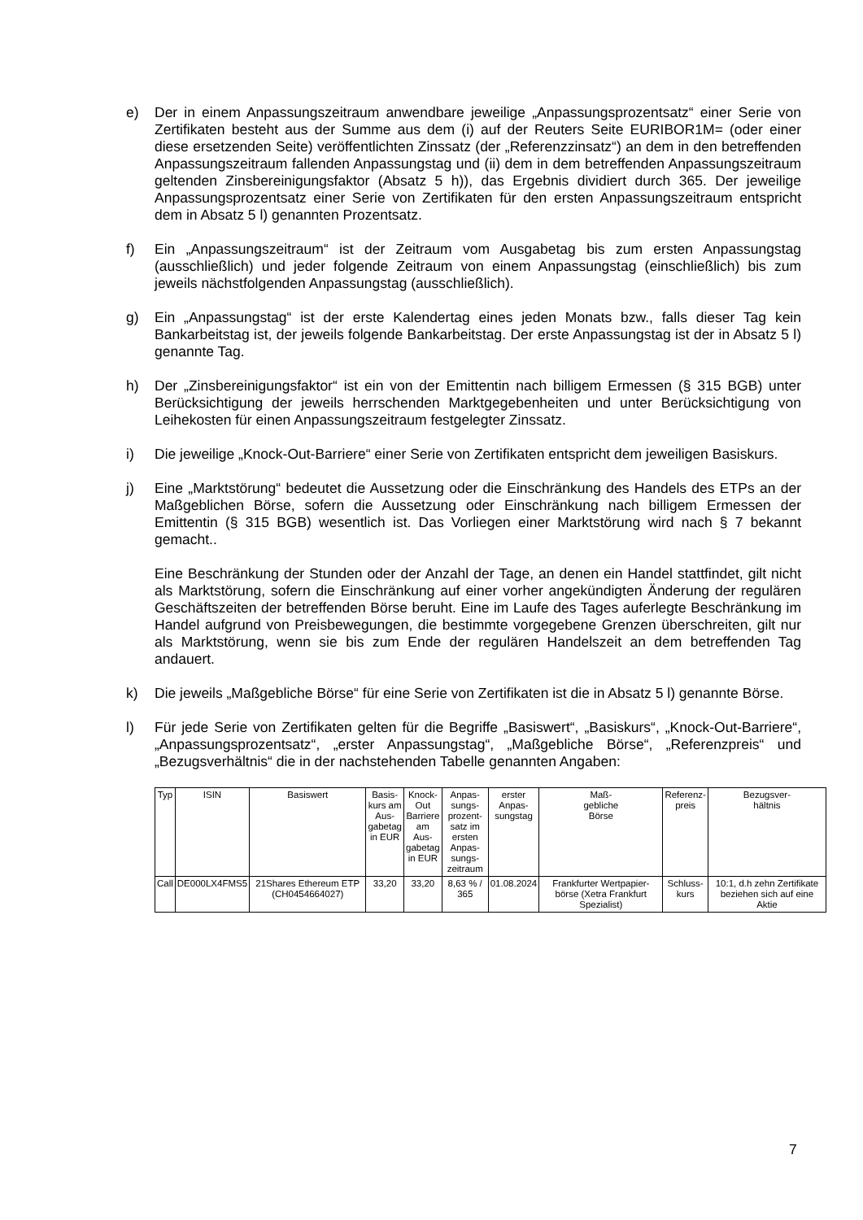e) Der in einem Anpassungszeitraum anwendbare jeweilige „Anpassungsprozentsatz“ einer Serie von Zertifikaten besteht aus der Summe aus dem (i) auf der Reuters Seite EURIBOR1M= (oder einer diese ersetzenden Seite) veröffentlichten Zinssatz (der „Referenzzinsatz“) an dem in den betreffenden Anpassungszeitraum fallenden Anpassungstag und (ii) dem in dem betreffenden Anpassungszeitraum geltenden Zinsbereinigungsfaktor (Absatz 5 h)), das Ergebnis dividiert durch 365. Der jeweilige Anpassungsprozentsatz einer Serie von Zertifikaten für den ersten Anpassungszeitraum entspricht dem in Absatz 5 l) genannten Prozentsatz.
f) Ein „Anpassungszeitraum“ ist der Zeitraum vom Ausgabetag bis zum ersten Anpassungstag (ausschließlich) und jeder folgende Zeitraum von einem Anpassungstag (einschließlich) bis zum jeweils nächstfolgenden Anpassungstag (ausschließlich).
g) Ein „Anpassungstag“ ist der erste Kalendertag eines jeden Monats bzw., falls dieser Tag kein Bankarbeitstag ist, der jeweils folgende Bankarbeitstag. Der erste Anpassungstag ist der in Absatz 5 l) genannte Tag.
h) Der „Zinsbereinigungsfaktor“ ist ein von der Emittentin nach billigem Ermessen (§ 315 BGB) unter Berücksichtigung der jeweils herrschenden Marktgegebenheiten und unter Berücksichtigung von Leihekosten für einen Anpassungszeitraum festgelegter Zinssatz.
i) Die jeweilige „Knock-Out-Barriere“ einer Serie von Zertifikaten entspricht dem jeweiligen Basiskurs.
j) Eine „Marktstörung“ bedeutet die Aussetzung oder die Einschränkung des Handels des ETPs an der Maßgeblichen Börse, sofern die Aussetzung oder Einschränkung nach billigem Ermessen der Emittentin (§ 315 BGB) wesentlich ist. Das Vorliegen einer Marktstörung wird nach § 7 bekannt gemacht..
Eine Beschränkung der Stunden oder der Anzahl der Tage, an denen ein Handel stattfindet, gilt nicht als Marktstörung, sofern die Einschränkung auf einer vorher angekündigten Änderung der regulären Geschäftszeiten der betreffenden Börse beruht. Eine im Laufe des Tages auferlegte Beschränkung im Handel aufgrund von Preisbewegungen, die bestimmte vorgegebene Grenzen überschreiten, gilt nur als Marktstörung, wenn sie bis zum Ende der regulären Handelszeit an dem betreffenden Tag andauert.
k) Die jeweils „Maßgebliche Börse“ für eine Serie von Zertifikaten ist die in Absatz 5 l) genannte Börse.
l) Für jede Serie von Zertifikaten gelten für die Begriffe „Basiswert“, „Basiskurs“, „Knock-Out-Barriere“, „Anpassungsprozentsatz“, „erster Anpassungstag“, „Maßgebliche Börse“, „Referenzpreis“ und „Bezugsverhältnis“ die in der nachstehenden Tabelle genannten Angaben:
| Typ | ISIN | Basiswert | Basis- kurs am Aus- gabetag in EUR | Knock- Out Barriere am Aus- gabetag in EUR | Anpas- sungs- prozent- satz im ersten Anpas- sungs- zeitraum | erster Anpas- sungstag | Maß- gebliche Börse | Referenz- preis | Bezugsver- hältnis |
| --- | --- | --- | --- | --- | --- | --- | --- | --- | --- |
| Call | DE000LX4FMS5 | 21Shares Ethereum ETP (CH0454664027) | 33,20 | 33,20 | 8,63 % / 365 | 01.08.2024 | Frankfurter Wertpapier-börse (Xetra Frankfurt Spezialist) | Schluss- kurs | 10:1, d.h zehn Zertifikate beziehen sich auf eine Aktie |
7